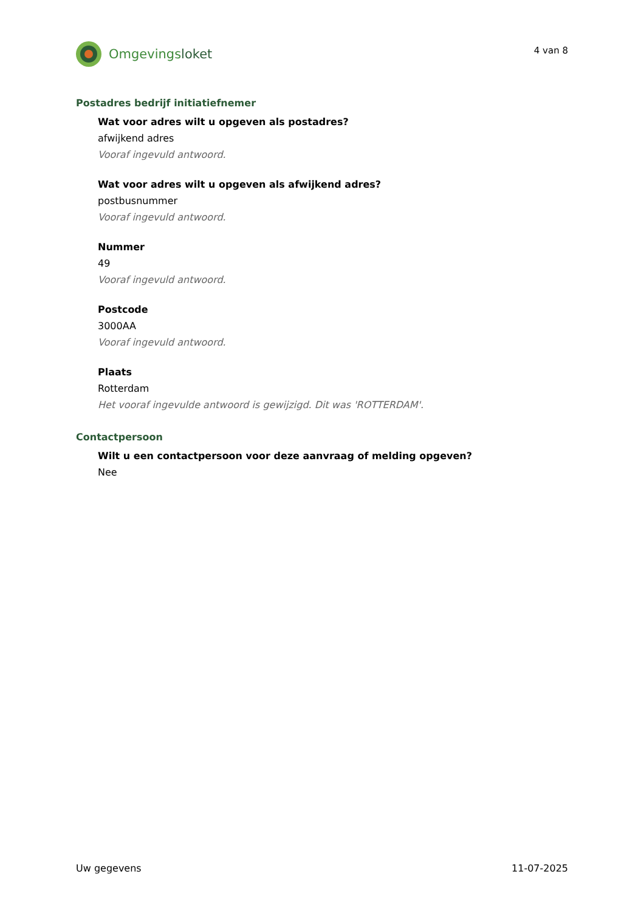Omgevingsloket
4 van 8
Postadres bedrijf initiatiefnemer
Wat voor adres wilt u opgeven als postadres?
afwijkend adres
Vooraf ingevuld antwoord.
Wat voor adres wilt u opgeven als afwijkend adres?
postbusnummer
Vooraf ingevuld antwoord.
Nummer
49
Vooraf ingevuld antwoord.
Postcode
3000AA
Vooraf ingevuld antwoord.
Plaats
Rotterdam
Het vooraf ingevulde antwoord is gewijzigd. Dit was 'ROTTERDAM'.
Contactpersoon
Wilt u een contactpersoon voor deze aanvraag of melding opgeven?
Nee
Uw gegevens 11-07-2025